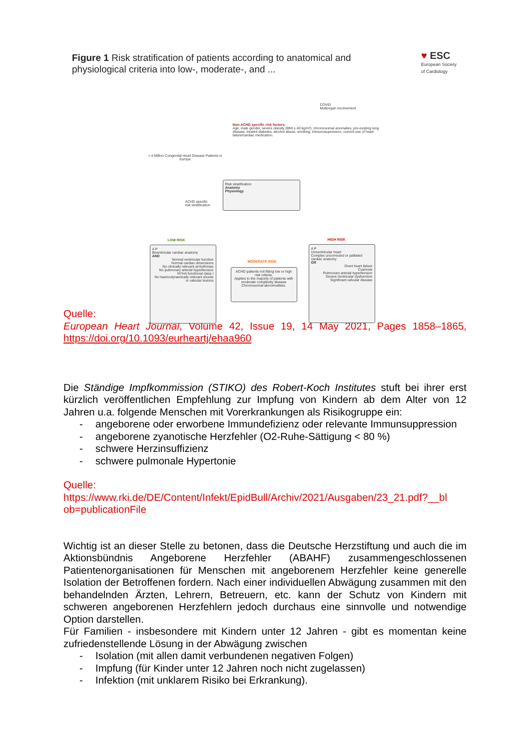Figure 1 Risk stratification of patients according to anatomical and
physiological criteria into low-, moderate-, and ...
♥ ESC
European Society
of Cardiology
> 4 Million Congenital Heart Disease Patients in Europe
COVID
Multiorgan involvement
Non-ACHD specific risk factors:
Age, male gender, severe obesity (BMI ≥ 40 kg/m²), chromosomal anomalies, pre-existing lung disease, treated diabetes, alcohol abuse, smoking, immunosupression, current use of heart failure/cardiac medication.
ACHD specific
risk stratification
Risk stratification
Anatomy
Physiology
LOW RISK
A P
Biventricular cardiac anatomy
AND
Normal ventricular function
Normal cardiac dimensions
No clinically relevant arrhythmias
No pulmonary arterial hypertension
NYHA functional class I
No haemodynamically relevant shunts or valvular lesions
MODERATE RISK
ACHD patients not fitting low or high risk criteria.
Applies to the majority of patients with moderate complexity disease
Chromosomal abnormalities.
HIGH RISK
A P
Univentricular heart
Complex uncorrected or palliated cardiac anatomy
OR
Overt heart failure
Cyanosis
Pulmonary arterial hypertension
Severe ventricular dysfunction
Significant valvular disease
Quelle:
European Heart Journal, Volume 42, Issue 19, 14 May 2021, Pages 1858–1865, https://doi.org/10.1093/eurheartj/ehaa960
Die Ständige Impfkommission (STIKO) des Robert-Koch Institutes stuft bei ihrer erst kürzlich veröffentlichen Empfehlung zur Impfung von Kindern ab dem Alter von 12 Jahren u.a. folgende Menschen mit Vorerkrankungen als Risikogruppe ein:
- angeborene oder erworbene Immundefizienz oder relevante Immunsuppression
- angeborene zyanotische Herzfehler (O2-Ruhe-Sättigung < 80 %)
- schwere Herzinsuffizienz
- schwere pulmonale Hypertonie
Quelle:
https://www.rki.de/DE/Content/Infekt/EpidBull/Archiv/2021/Ausgaben/23_21.pdf?__bl ob=publicationFile
Wichtig ist an dieser Stelle zu betonen, dass die Deutsche Herzstiftung und auch die im Aktionsbündnis Angeborene Herzfehler (ABAHF) zusammengeschlossenen Patientenorganisationen für Menschen mit angeborenem Herzfehler keine generelle Isolation der Betroffenen fordern. Nach einer individuellen Abwägung zusammen mit den behandelnden Ärzten, Lehrern, Betreuern, etc. kann der Schutz von Kindern mit schweren angeborenen Herzfehlern jedoch durchaus eine sinnvolle und notwendige Option darstellen.
Für Familien - insbesondere mit Kindern unter 12 Jahren - gibt es momentan keine zufriedenstellende Lösung in der Abwägung zwischen
- Isolation (mit allen damit verbundenen negativen Folgen)
- Impfung (für Kinder unter 12 Jahren noch nicht zugelassen)
- Infektion (mit unklarem Risiko bei Erkrankung).